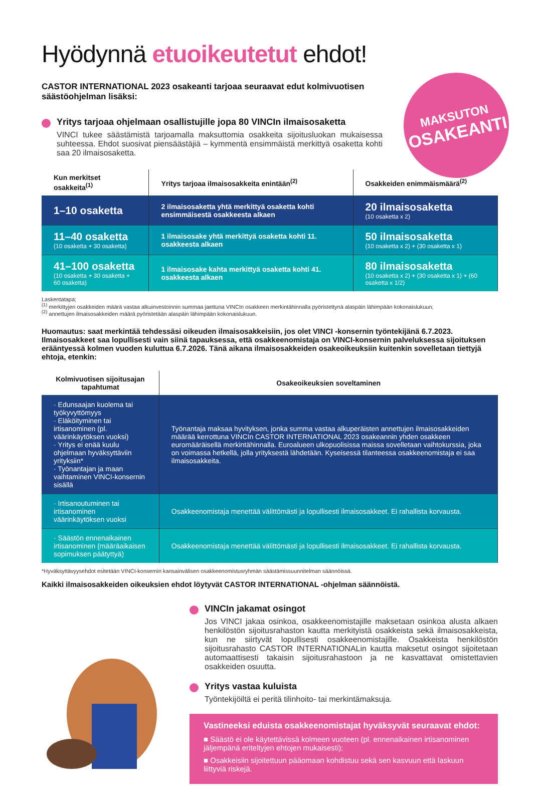Hyödynnä etuoikeutetut ehdot!
CASTOR INTERNATIONAL 2023 osakeanti tarjoaa seuraavat edut kolmivuotisen säästöohjelman lisäksi:
MAKSUTON
OSAKEANTI
Yritys tarjoaa ohjelmaan osallistujille jopa 80 VINCIn ilmaisosaketta
VINCI tukee säästämistä tarjoamalla maksuttomia osakkeita sijoitusluokan mukaisessa suhteessa. Ehdot suosivat piensäästäjiä – kymmentä ensimmäistä merkittyä osaketta kohti saa 20 ilmaisosaketta.
| Kun merkitset osakkeita<sup>(1)</sup> | Yritys tarjoaa ilmaisosakkeita enintään<sup>(2)</sup> | Osakkeiden enimmäismäärä<sup>(2)</sup> |
| --- | --- | --- |
| 1–10 osaketta | 2 ilmaisosaketta yhtä merkittyä osaketta kohti ensimmäisestä osakkeesta alkaen | 20 ilmaisosaketta (10 osaketta x 2) |
| 11–40 osaketta (10 osaketta + 30 osaketta) | 1 ilmaisosake yhtä merkittyä osaketta kohti 11. osakkeesta alkaen | 50 ilmaisosaketta (10 osaketta x 2) + (30 osaketta x 1) |
| 41–100 osaketta (10 osaketta + 30 osaketta + 60 osaketta) | 1 ilmaisosake kahta merkittyä osaketta kohti 41. osakkeesta alkaen | 80 ilmaisosaketta (10 osaketta x 2) + (30 osaketta x 1) + (60 osaketta x 1/2) |
Laskentatapa:
<sup>(1)</sup> merkittyjen osakkeiden määrä vastaa alkuinvestoinnin summaa jaettuna VINCIn osakkeen merkintähinnalla pyöristettynä alaspäin lähimpään kokonaislukuun;
<sup>(2)</sup> annettujen ilmaisosakkeiden määrä pyöristetään alaspäin lähimpään kokonaislukuun.
Huomautus: saat merkintää tehdessäsi oikeuden ilmaisosakkeisiin, jos olet VINCI -konsernin työntekijänä 6.7.2023. Ilmaisosakkeet saa lopullisesti vain siinä tapauksessa, että osakkeenomistaja on VINCI-konsernin palveluksessa sijoituksen erääntyessä kolmen vuoden kuluttua 6.7.2026. Tänä aikana ilmaisosakkeiden osakeoikeuksiin kuitenkin sovelletaan tiettyjä ehtoja, etenkin:
| Kolmivuotisen sijoitusajan tapahtumat | Osakeoikeuksien soveltaminen |
| --- | --- |
| · Edunsaajan kuolema tai työkyvyttömyys · Eläköityminen tai irtisanominen (pl. väärinkäytöksen vuoksi) · Yritys ei enää kuulu ohjelmaan hyväksyttäviin yrityksiin* · Työnantajan ja maan vaihtaminen VINCI-konsernin sisällä | Työnantaja maksaa hyvityksen, jonka summa vastaa alkuperäisten annettujen ilmaisosakkeiden määrää kerrottuna VINCIn CASTOR INTERNATIONAL 2023 osakeannin yhden osakkeen euromääräisellä merkintähinnalla. Euroalueen ulkopuolisissa maissa sovelletaan vaihtokurssia, joka on voimassa hetkellä, jolla yrityksestä lähdetään. Kyseisessä tilanteessa osakkeenomistaja ei saa ilmaisosakkeita. |
| · Irtisanoutuminen tai irtisanominen väärinkäytöksen vuoksi | Osakkeenomistaja menettää välittömästi ja lopullisesti ilmaisosakkeet. Ei rahallista korvausta. |
| · Säästön ennenaikainen irtisanominen (määräaikaisen sopimuksen päätyttyä) | Osakkeenomistaja menettää välittömästi ja lopullisesti ilmaisosakkeet. Ei rahallista korvausta. |
*Hyväksyttävyysehdot esitetään VINCI-konsernin kansainvälisen osakkeenomistusryhmän säästämissuunnitelman säännöissä.
Kaikki ilmaisosakkeiden oikeuksien ehdot löytyvät CASTOR INTERNATIONAL -ohjelman säännöistä.
VINCIn jakamat osingot
Jos VINCI jakaa osinkoa, osakkeenomistajille maksetaan osinkoa alusta alkaen henkilöstön sijoitusrahaston kautta merkityistä osakkeista sekä ilmaisosakkeista, kun ne siirtyvät lopullisesti osakkeenomistajille. Osakkeista henkilöstön sijoitusrahasto CASTOR INTERNATIONALin kautta maksetut osingot sijoitetaan automaattisesti takaisin sijoitusrahastoon ja ne kasvattavat omistettavien osakkeiden osuutta.
Yritys vastaa kuluista
Työntekijöiltä ei peritä tilinhoito- tai merkintämaksuja.
Vastineeksi eduista osakkeenomistajat hyväksyvät seuraavat ehdot:
■ Säästö ei ole käytettävissä kolmeen vuoteen (pl. ennenaikainen irtisanominen jäljempänä eriteltyjen ehtojen mukaisesti);
■ Osakkeisiin sijoitettuun pääomaan kohdistuu sekä sen kasvuun että laskuun liittyviä riskejä.